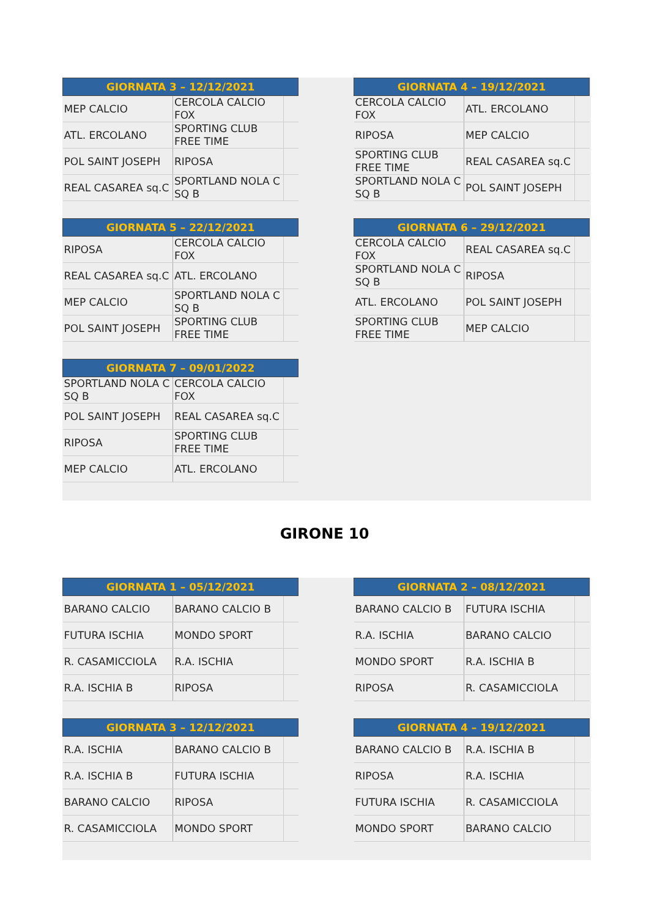| GIORNATA 3 – 12/12/2021 | | |
| --- | --- | --- |
| MEP CALCIO | CERCOLA CALCIO FOX | |
| ATL. ERCOLANO | SPORTING CLUB FREE TIME | |
| POL SAINT JOSEPH | RIPOSA | |
| REAL CASAREA sq.C | SPORTLAND NOLA C SQ B | |
| GIORNATA 4 – 19/12/2021 | | |
| --- | --- | --- |
| CERCOLA CALCIO FOX | ATL. ERCOLANO | |
| RIPOSA | MEP CALCIO | |
| SPORTING CLUB FREE TIME | REAL CASAREA sq.C | |
| SPORTLAND NOLA C SQ B | POL SAINT JOSEPH | |
| GIORNATA 5 – 22/12/2021 | | |
| --- | --- | --- |
| RIPOSA | CERCOLA CALCIO FOX | |
| REAL CASAREA sq.C | ATL. ERCOLANO | |
| MEP CALCIO | SPORTLAND NOLA C SQ B | |
| POL SAINT JOSEPH | SPORTING CLUB FREE TIME | |
| GIORNATA 6 – 29/12/2021 | | |
| --- | --- | --- |
| CERCOLA CALCIO FOX | REAL CASAREA sq.C | |
| SPORTLAND NOLA C SQ B | RIPOSA | |
| ATL. ERCOLANO | POL SAINT JOSEPH | |
| SPORTING CLUB FREE TIME | MEP CALCIO | |
| GIORNATA 7 – 09/01/2022 | | |
| --- | --- | --- |
| SPORTLAND NOLA C SQ B | CERCOLA CALCIO FOX | |
| POL SAINT JOSEPH | REAL CASAREA sq.C | |
| RIPOSA | SPORTING CLUB FREE TIME | |
| MEP CALCIO | ATL. ERCOLANO | |
GIRONE 10
| GIORNATA 1 – 05/12/2021 | | |
| --- | --- | --- |
| BARANO CALCIO | BARANO CALCIO B | |
| FUTURA ISCHIA | MONDO SPORT | |
| R. CASAMICCIOLA | R.A. ISCHIA | |
| R.A. ISCHIA B | RIPOSA | |
| GIORNATA 2 – 08/12/2021 | | |
| --- | --- | --- |
| BARANO CALCIO B | FUTURA ISCHIA | |
| R.A. ISCHIA | BARANO CALCIO | |
| MONDO SPORT | R.A. ISCHIA B | |
| RIPOSA | R. CASAMICCIOLA | |
| GIORNATA 3 – 12/12/2021 | | |
| --- | --- | --- |
| R.A. ISCHIA | BARANO CALCIO B | |
| R.A. ISCHIA B | FUTURA ISCHIA | |
| BARANO CALCIO | RIPOSA | |
| R. CASAMICCIOLA | MONDO SPORT | |
| GIORNATA 4 – 19/12/2021 | | |
| --- | --- | --- |
| BARANO CALCIO B | R.A. ISCHIA B | |
| RIPOSA | R.A. ISCHIA | |
| FUTURA ISCHIA | R. CASAMICCIOLA | |
| MONDO SPORT | BARANO CALCIO | |